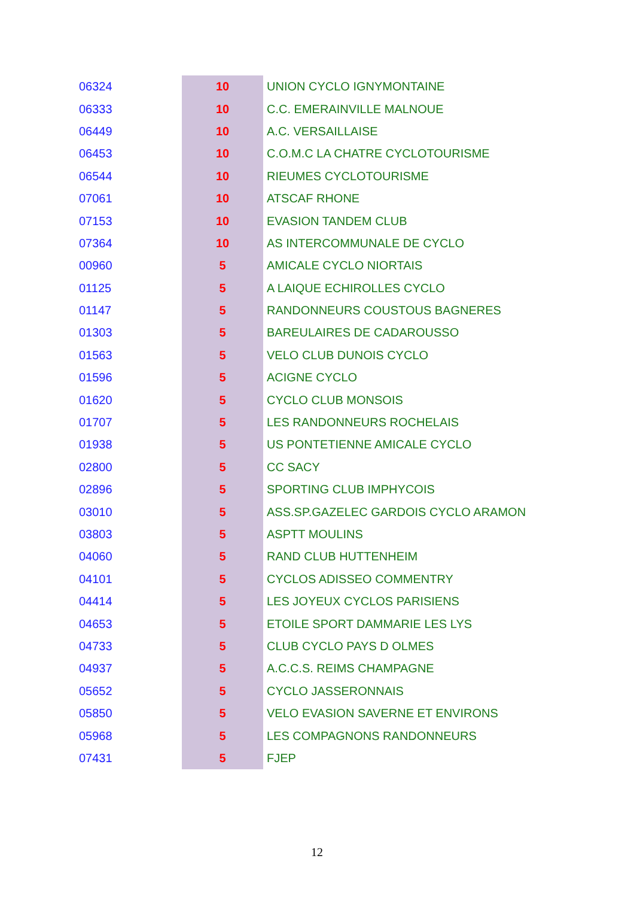| 06324 | 10 | UNION CYCLO IGNYMONTAINE |
| 06333 | 10 | C.C. EMERAINVILLE MALNOUE |
| 06449 | 10 | A.C. VERSAILLAISE |
| 06453 | 10 | C.O.M.C LA CHATRE CYCLOTOURISME |
| 06544 | 10 | RIEUMES CYCLOTOURISME |
| 07061 | 10 | ATSCAF RHONE |
| 07153 | 10 | EVASION TANDEM CLUB |
| 07364 | 10 | AS INTERCOMMUNALE DE CYCLO |
| 00960 | 5 | AMICALE CYCLO NIORTAIS |
| 01125 | 5 | A LAIQUE ECHIROLLES CYCLO |
| 01147 | 5 | RANDONNEURS COUSTOUS BAGNERES |
| 01303 | 5 | BAREULAIRES DE CADAROUSSO |
| 01563 | 5 | VELO CLUB DUNOIS CYCLO |
| 01596 | 5 | ACIGNE CYCLO |
| 01620 | 5 | CYCLO CLUB MONSOIS |
| 01707 | 5 | LES RANDONNEURS ROCHELAIS |
| 01938 | 5 | US PONTETIENNE AMICALE CYCLO |
| 02800 | 5 | CC SACY |
| 02896 | 5 | SPORTING CLUB IMPHYCOIS |
| 03010 | 5 | ASS.SP.GAZELEC GARDOIS CYCLO ARAMON |
| 03803 | 5 | ASPTT MOULINS |
| 04060 | 5 | RAND CLUB HUTTENHEIM |
| 04101 | 5 | CYCLOS ADISSEO COMMENTRY |
| 04414 | 5 | LES JOYEUX CYCLOS PARISIENS |
| 04653 | 5 | ETOILE SPORT DAMMARIE LES LYS |
| 04733 | 5 | CLUB CYCLO PAYS D OLMES |
| 04937 | 5 | A.C.C.S. REIMS CHAMPAGNE |
| 05652 | 5 | CYCLO JASSERONNAIS |
| 05850 | 5 | VELO EVASION SAVERNE ET ENVIRONS |
| 05968 | 5 | LES COMPAGNONS RANDONNEURS |
| 07431 | 5 | FJEP |
12